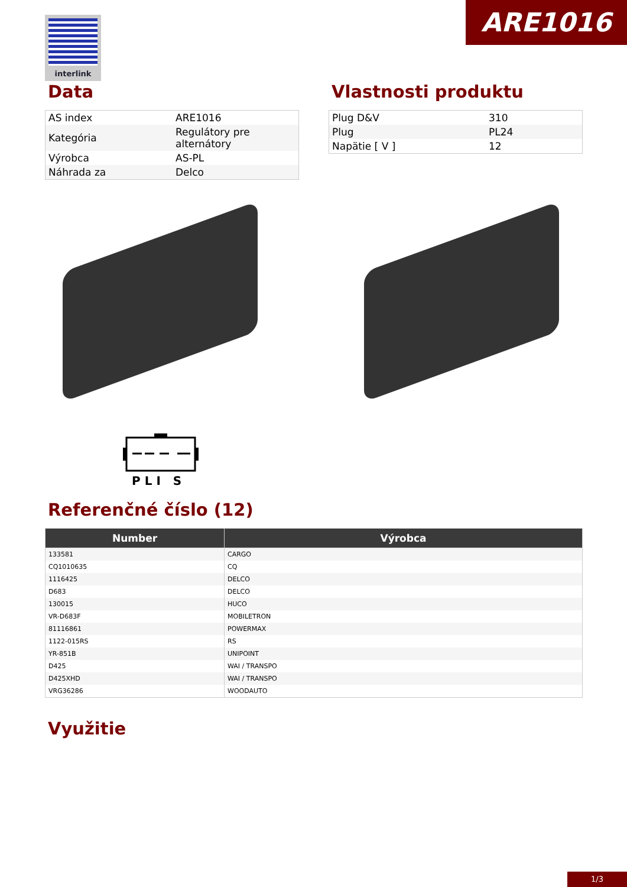ARE1016 interlink
Data
| AS index | ARE1016 |
| Kategória | Regulátory pre alternátory |
| Výrobca | AS-PL |
| Náhrada za | Delco |
Vlastnosti produktu
| Plug D&V | 310 |
| Plug | PL24 |
| Napätie [ V ] | 12 |
PLI S
Referenčné číslo (12)
| Number | Výrobca |
| --- | --- |
| 133581 | CARGO |
| CQ1010635 | CQ |
| 1116425 | DELCO |
| D683 | DELCO |
| 130015 | HUCO |
| VR-D683F | MOBILETRON |
| 81116861 | POWERMAX |
| 1122-015RS | RS |
| YR-851B | UNIPOINT |
| D425 | WAI / TRANSPO |
| D425XHD | WAI / TRANSPO |
| VRG36286 | WOODAUTO |
Využitie
1/3